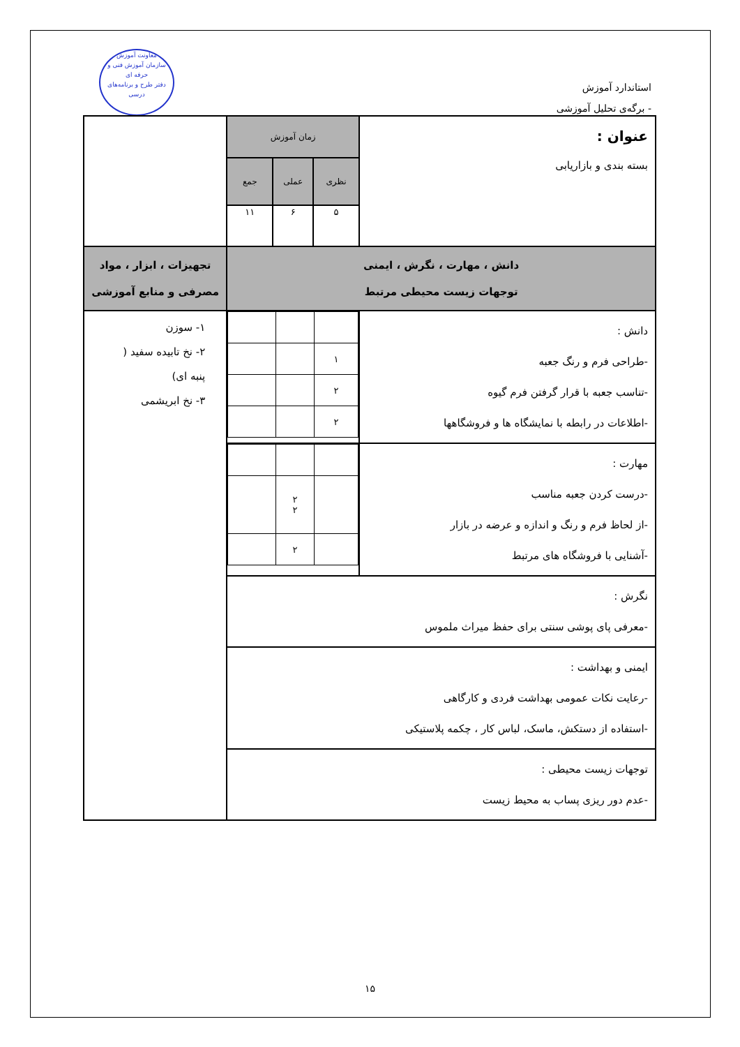معاونت آموزش
سازمان آموزش فنی و حرفه ای
دفتر طرح و برنامه‌های درسی
استاندارد آموزش
- برگه‌ی تحلیل آموزشی
| عنوان : بسته بندی و بازاریابی | زمان آموزش | | | |
| | نظری | عملی | جمع | |
| | ۵ | ۶ | ۱۱ | |
| دانش ، مهارت ، نگرش ، ایمنی توجهات زیست محیطی مرتبط | | | | تجهیزات ، ابزار ، مواد مصرفی و منابع آموزشی |
| دانش : -طراحی فرم و رنگ جعبه -تناسب جعبه با قرار گرفتن فرم گیوه -اطلاعات در رابطه با نمایشگاه ها و فروشگاهها | / ۱ / / / / ۲ / / / / ۲ / / / | | | ۱- سوزن ۲- نخ تابیده سفید ( پنبه ای) ۳- نخ ابریشمی |
| مهارت : -درست کردن جعبه مناسب -از لحاظ فرم و رنگ و اندازه و عرضه در بازار -آشنایی با فروشگاه های مرتبط | / / ۲ ۲ / / / / ۲ / / | | | |
| نگرش : -معرفی پای پوشی سنتی برای حفظ میراث ملموس | | | | |
| ایمنی و بهداشت : -رعایت نکات عمومی بهداشت فردی و کارگاهی -استفاده از دستکش، ماسک، لباس کار ، چکمه پلاستیکی | | | | |
| توجهات زیست محیطی : -عدم دور ریزی پساب به محیط زیست | | | | |
۱۵